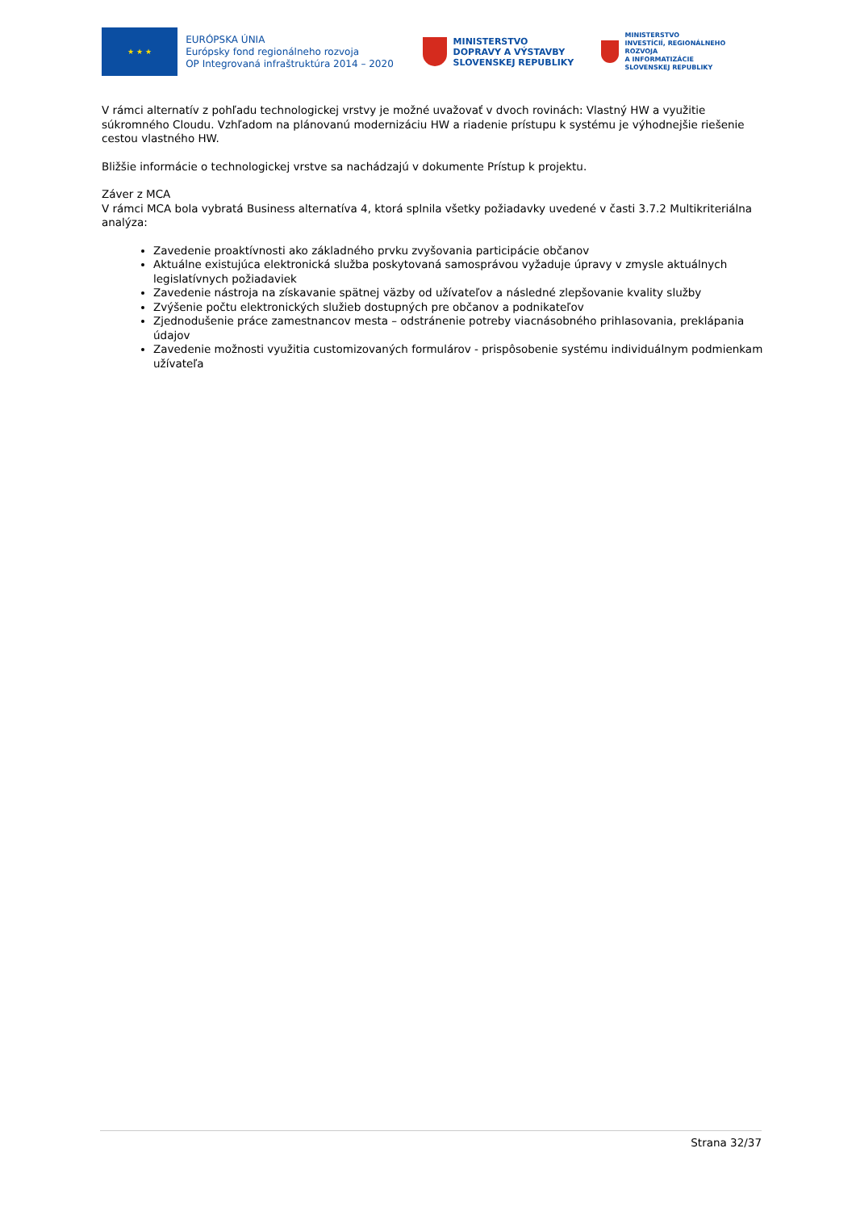★ ★ ★
EURÓPSKA ÚNIA
Európsky fond regionálneho rozvoja
OP Integrovaná infraštruktúra 2014 – 2020
MINISTERSTVO
DOPRAVY A VÝSTAVBY
SLOVENSKEJ REPUBLIKY
MINISTERSTVO
INVESTÍCIÍ, REGIONÁLNEHO ROZVOJA
A INFORMATIZÁCIE
SLOVENSKEJ REPUBLIKY
V rámci alternatív z pohľadu technologickej vrstvy je možné uvažovať v dvoch rovinách: Vlastný HW a využitie súkromného Cloudu. Vzhľadom na plánovanú modernizáciu HW a riadenie prístupu k systému je výhodnejšie riešenie cestou vlastného HW.
Bližšie informácie o technologickej vrstve sa nachádzajú v dokumente Prístup k projektu.
Záver z MCA
V rámci MCA bola vybratá Business alternatíva 4, ktorá splnila všetky požiadavky uvedené v časti 3.7.2 Multikriteriálna analýza:
Zavedenie proaktívnosti ako základného prvku zvyšovania participácie občanov
Aktuálne existujúca elektronická služba poskytovaná samosprávou vyžaduje úpravy v zmysle aktuálnych legislatívnych požiadaviek
Zavedenie nástroja na získavanie spätnej väzby od užívateľov a následné zlepšovanie kvality služby
Zvýšenie počtu elektronických služieb dostupných pre občanov a podnikateľov
Zjednodušenie práce zamestnancov mesta – odstránenie potreby viacnásobného prihlasovania, preklápania údajov
Zavedenie možnosti využitia customizovaných formulárov - prispôsobenie systému individuálnym podmienkam užívateľa
Strana 32/37